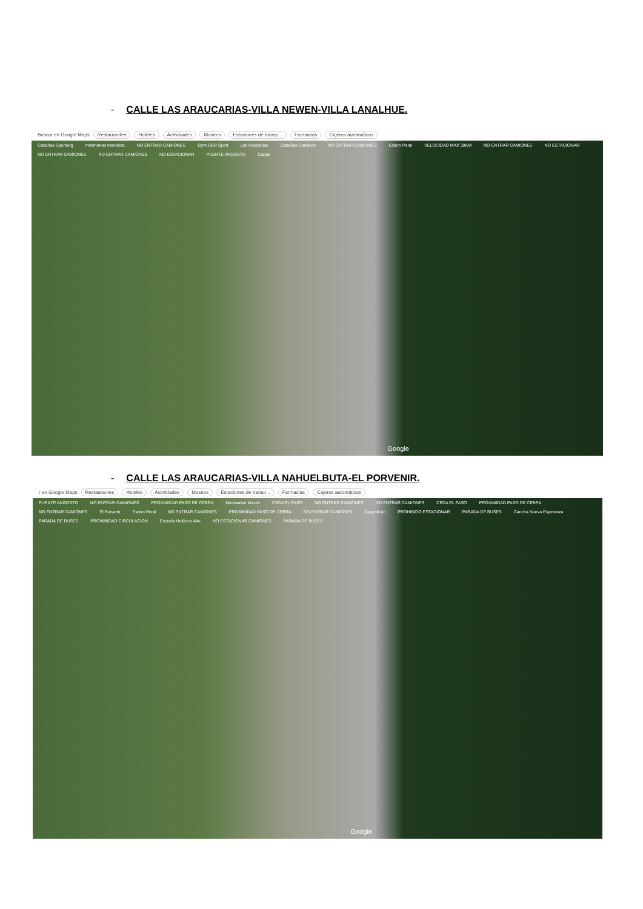- CALLE LAS ARAUCARIAS-VILLA NEWEN-VILLA LANALHUE.
Buscar en Google Maps Restaurantes Hoteles Actividades Museos Estaciones de transp... Farmacias Cajeros automáticos
Cabañas Sperberg minimarket mendoza NO ENTRAR CAMIONES Gym CBR Sport Las Araucarias Cabañas Carrasco NO ENTRAR CAMIONES Estero Peral VELOCIDAD MAX 30KM NO ENTRAR CAMIONES NO ESTACIONAR NO ENTRAR CAMIONES NO ENTRAR CAMIONES NO ESTACIONAR PUENTE ANGOSTO Capas
Google
- CALLE LAS ARAUCARIAS-VILLA NAHUELBUTA-EL PORVENIR.
r en Google Maps Restaurantes Hoteles Actividades Museos Estaciones de transp... Farmacias Cajeros automáticos
PUENTE ANGOSTO NO ENTRAR CAMIONES PROXIMIDAD PASO DE CEBRA Minimarket Maxito CEDA EL PASO NO ENTRAR CAMIONES NO ENTRAR CAMIONES CEDA EL PASO PROXIMIDAD PASO DE CEBRA NO ENTRAR CAMIONES El Porvenir Estero Peral NO ENTRAR CAMIONES PROXIMIDAD PASO DE CEBRA NO ENTRAR CAMIONES Caupolicán PROHIBIDO ESTACIONAR PARADA DE BUSES Cancha Nueva Esperanza PARADA DE BUSES PROXIMIDAD CIRCULACION Escuela Huillinco Alto NO ESTACIONAR CAMIONES PARADA DE BUSES
Google